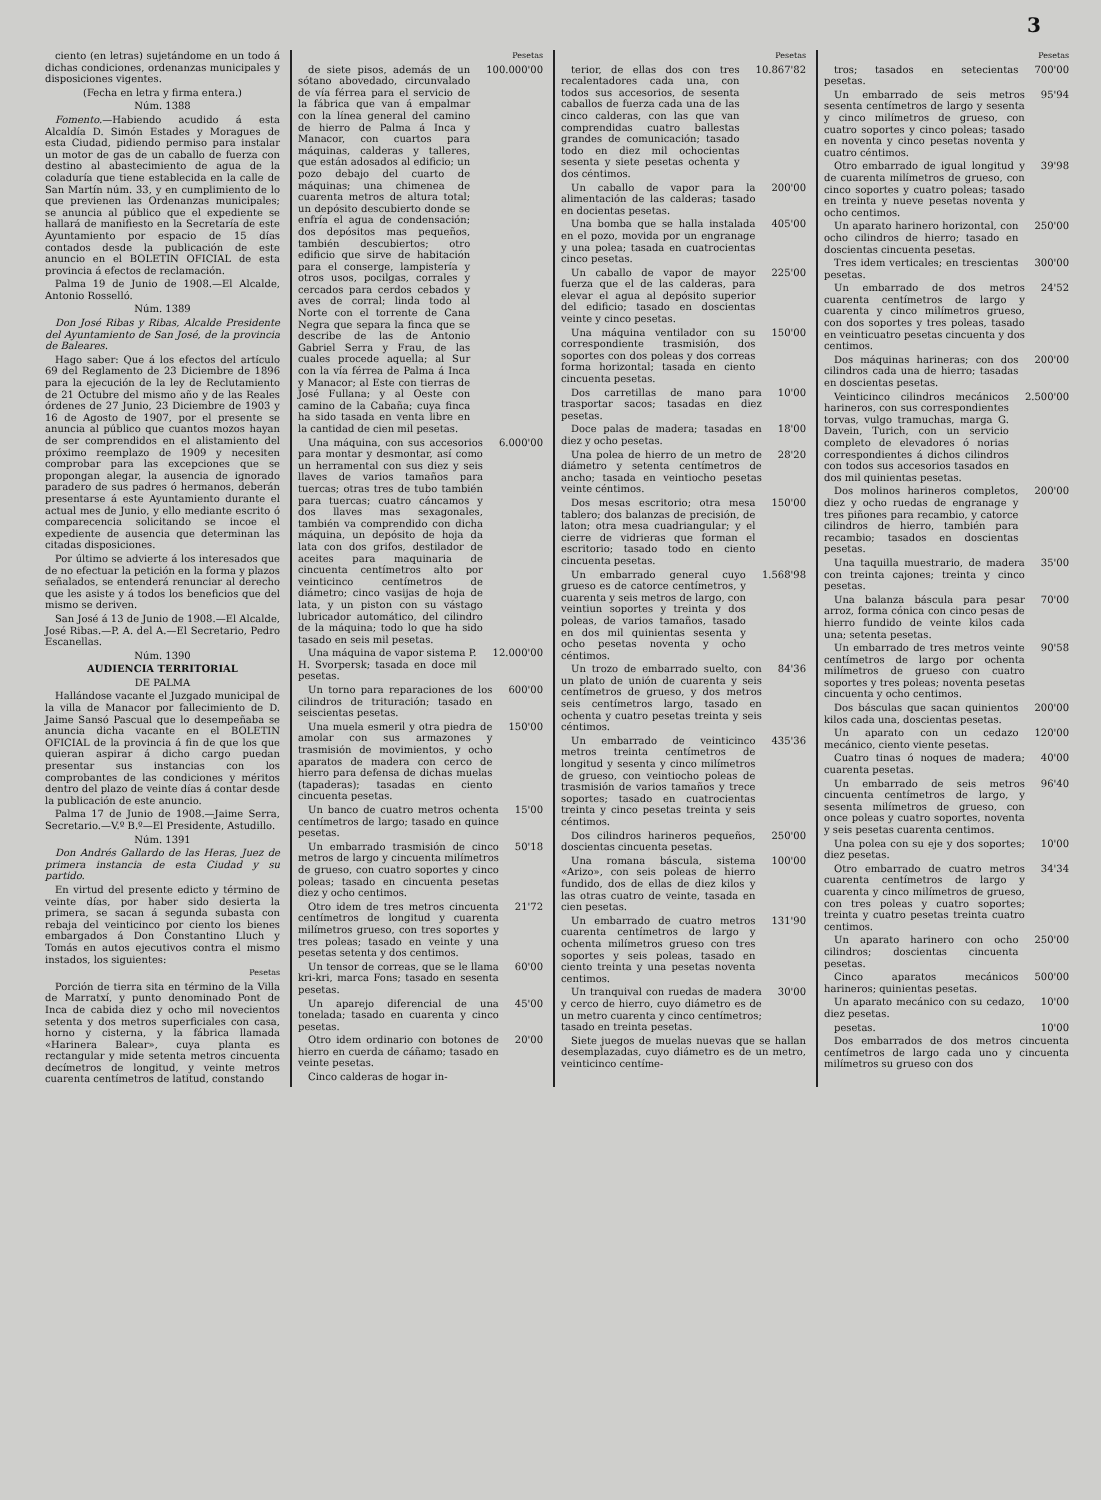3
ciento (en letras) sujetándome en un todo á dichas condiciones, ordenanzas municipales y disposiciones vigentes.
(Fecha en letra y firma entera.)
Núm. 1388
Fomento.—Habiendo acudido á esta Alcaldía D. Simón Estades y Moragues de esta Ciudad, pidiendo permiso para instalar un motor de gas de un caballo de fuerza con destino al abastecimiento de agua de la coladuría que tiene establecida en la calle de San Martín núm. 33, y en cumplimiento de lo que previenen las Ordenanzas municipales; se anuncia al público que el expediente se hallará de manifiesto en la Secretaría de este Ayuntamiento por espacio de 15 días contados desde la publicación de este anuncio en el BOLETIN OFICIAL de esta provincia á efectos de reclamación.
Palma 19 de Junio de 1908.—El Alcalde, Antonio Rosselló.
Núm. 1389
Don José Ribas y Ribas, Alcalde Presidente del Ayuntamiento de San José, de la provincia de Baleares.
Hago saber: Que á los efectos del artículo 69 del Reglamento de 23 Diciembre de 1896 para la ejecución de la ley de Reclutamiento de 21 Octubre del mismo año y de las Reales órdenes de 27 Junio, 23 Diciembre de 1903 y 16 de Agosto de 1907, por el presente se anuncia al público que cuantos mozos hayan de ser comprendidos en el alistamiento del próximo reemplazo de 1909 y necesiten comprobar para las excepciones que se propongan alegar, la ausencia de ignorado paradero de sus padres ó hermanos, deberán presentarse á este Ayuntamiento durante el actual mes de Junio, y ello mediante escrito ó comparecencia solicitando se incoe el expediente de ausencia que determinan las citadas disposiciones.
Por último se advierte á los interesados que de no efectuar la petición en la forma y plazos señalados, se entenderá renunciar al derecho que les asiste y á todos los beneficios que del mismo se deriven.
San José á 13 de Junio de 1908.—El Alcalde, José Ribas.—P. A. del A.—El Secretario, Pedro Escanellas.
Núm. 1390
AUDIENCIA TERRITORIAL
DE PALMA
Hallándose vacante el Juzgado municipal de la villa de Manacor por fallecimiento de D. Jaime Sansó Pascual que lo desempeñaba se anuncia dicha vacante en el BOLETIN OFICIAL de la provincia á fin de que los que quieran aspirar á dicho cargo puedan presentar sus instancias con los comprobantes de las condiciones y méritos dentro del plazo de veinte días á contar desde la publicación de este anuncio.
Palma 17 de Junio de 1908.—Jaime Serra, Secretario.—V.º B.º—El Presidente, Astudillo.
Núm. 1391
Don Andrés Gallardo de las Heras, Juez de primera instancia de esta Ciudad y su partido.
En virtud del presente edicto y término de veinte días, por haber sido desierta la primera, se sacan á segunda subasta con rebaja del veinticinco por ciento los bienes embargados á Don Constantino Lluch y Tomás en autos ejecutivos contra el mismo instados, los siguientes:
Pesetas
Porción de tierra sita en término de la Villa de Marratxí, y punto denominado Pont de Inca de cabida diez y ocho mil novecientos setenta y dos metros superficiales con casa, horno y cisterna, y la fábrica llamada «Harinera Balear», cuya planta es rectangular y mide setenta metros cincuenta decímetros de longitud, y veinte metros cuarenta centímetros de latitud, constando
Pesetas
de siete pisos, además de un sótano abovedado, circunvalado de vía férrea para el servicio de la fábrica que van á empalmar con la línea general del camino de hierro de Palma á Inca y Manacor, con cuartos para máquinas, calderas y talleres, que están adosados al edificio; un pozo debajo del cuarto de máquinas; una chimenea de cuarenta metros de altura total; un depósito descubierto donde se enfría el agua de condensación; dos depósitos mas pequeños, también descubiertos; otro edificio que sirve de habitación para el conserge, lampistería y otros usos, pocilgas, corrales y cercados para cerdos cebados y aves de corral; linda todo al Norte con el torrente de Cana Negra que separa la finca que se describe de las de Antonio Gabriel Serra y Frau, de las cuales procede aquella; al Sur con la vía férrea de Palma á Inca y Manacor; al Este con tierras de José Fullana; y al Oeste con camino de la Cabaña; cuya finca ha sido tasada en venta libre en la cantidad de cien mil pesetas. 100.000'00
Una máquina, con sus accesorios para montar y desmontar, así como un herramental con sus diez y seis llaves de varios tamaños para tuercas; otras tres de tubo también para tuercas; cuatro cáncamos y dos llaves mas sexagonales, también va comprendido con dicha máquina, un depósito de hoja da lata con dos grifos, destilador de aceites para maquinaria de cincuenta centímetros alto por veinticinco centímetros de diámetro; cinco vasijas de hoja de lata, y un piston con su vástago lubricador automático, del cilindro de la máquina; todo lo que ha sido tasado en seis mil pesetas. 6.000'00
Una máquina de vapor sistema P. H. Svorpersk; tasada en doce mil pesetas. 12.000'00
Un torno para reparaciones de los cilindros de trituración; tasado en seiscientas pesetas. 600'00
Una muela esmeril y otra piedra de amolar con sus armazones y trasmisión de movimientos, y ocho aparatos de madera con cerco de hierro para defensa de dichas muelas (tapaderas); tasadas en ciento cincuenta pesetas. 150'00
Un banco de cuatro metros ochenta centímetros de largo; tasado en quince pesetas. 15'00
Un embarrado trasmisión de cinco metros de largo y cincuenta milímetros de grueso, con cuatro soportes y cinco poleas; tasado en cincuenta pesetas diez y ocho centimos. 50'18
Otro idem de tres metros cincuenta centímetros de longitud y cuarenta milímetros grueso, con tres soportes y tres poleas; tasado en veinte y una pesetas setenta y dos centimos. 21'72
Un tensor de correas, que se le llama kri-kri, marca Fons; tasado en sesenta pesetas. 60'00
Un aparejo diferencial de una tonelada; tasado en cuarenta y cinco pesetas. 45'00
Otro idem ordinario con botones de hierro en cuerda de cáñamo; tasado en veinte pesetas. 20'00
Cinco calderas de hogar in-
Pesetas
terior, de ellas dos con tres recalentadores cada una, con todos sus accesorios, de sesenta caballos de fuerza cada una de las cinco calderas, con las que van comprendidas cuatro ballestas grandes de comunicación; tasado todo en diez mil ochocientas sesenta y siete pesetas ochenta y dos céntimos. 10.867'82
Un caballo de vapor para la alimentación de las calderas; tasado en docientas pesetas. 200'00
Una bomba que se halla instalada en el pozo, movida por un engranage y una polea; tasada en cuatrocientas cinco pesetas. 405'00
Un caballo de vapor de mayor fuerza que el de las calderas, para elevar el agua al depósito superior del edificio; tasado en doscientas veinte y cinco pesetas. 225'00
Una máquina ventilador con su correspondiente trasmisión, dos soportes con dos poleas y dos correas forma horizontal; tasada en ciento cincuenta pesetas. 150'00
Dos carretillas de mano para trasportar sacos; tasadas en diez pesetas. 10'00
Doce palas de madera; tasadas en diez y ocho pesetas. 18'00
Una polea de hierro de un metro de diámetro y setenta centímetros de ancho; tasada en veintiocho pesetas veinte céntimos. 28'20
Dos mesas escritorio; otra mesa tablero; dos balanzas de precisión, de laton; otra mesa cuadriangular; y el cierre de vidrieras que forman el escritorio; tasado todo en ciento cincuenta pesetas. 150'00
Un embarrado general cuyo grueso es de catorce centímetros, y cuarenta y seis metros de largo, con veintiun soportes y treinta y dos poleas, de varios tamaños, tasado en dos mil quinientas sesenta y ocho pesetas noventa y ocho céntimos. 1.568'98
Un trozo de embarrado suelto, con un plato de unión de cuarenta y seis centímetros de grueso, y dos metros seis centímetros largo, tasado en ochenta y cuatro pesetas treinta y seis céntimos. 84'36
Un embarrado de veinticinco metros treinta centímetros de longitud y sesenta y cinco milímetros de grueso, con veintiocho poleas de trasmisión de varios tamaños y trece soportes; tasado en cuatrocientas treinta y cinco pesetas treinta y seis céntimos. 435'36
Dos cilindros harineros pequeños, doscientas cincuenta pesetas. 250'00
Una romana báscula, sistema «Arizo», con seis poleas de hierro fundido, dos de ellas de diez kilos y las otras cuatro de veinte, tasada en cien pesetas. 100'00
Un embarrado de cuatro metros cuarenta centímetros de largo y ochenta milímetros grueso con tres soportes y seis poleas, tasado en ciento treinta y una pesetas noventa centimos. 131'90
Un tranquival con ruedas de madera y cerco de hierro, cuyo diámetro es de un metro cuarenta y cinco centímetros; tasado en treinta pesetas. 30'00
Siete juegos de muelas nuevas que se hallan desemplazadas, cuyo diámetro es de un metro, veinticinco centíme-
Pesetas
tros; tasados en setecientas pesetas. 700'00
Un embarrado de seis metros sesenta centímetros de largo y sesenta y cinco milímetros de grueso, con cuatro soportes y cinco poleas; tasado en noventa y cinco pesetas noventa y cuatro céntimos. 95'94
Otro embarrado de igual longitud y de cuarenta milímetros de grueso, con cinco soportes y cuatro poleas; tasado en treinta y nueve pesetas noventa y ocho centimos. 39'98
Un aparato harinero horizontal, con ocho cilindros de hierro; tasado en doscientas cincuenta pesetas. 250'00
Tres idem verticales; en trescientas pesetas. 300'00
Un embarrado de dos metros cuarenta centímetros de largo y cuarenta y cinco milímetros grueso, con dos soportes y tres poleas, tasado en veinticuatro pesetas cincuenta y dos centimos. 24'52
Dos máquinas harineras; con dos cilindros cada una de hierro; tasadas en doscientas pesetas. 200'00
Veinticinco cilindros mecánicos harineros, con sus correspondientes torvas, vulgo tramuchas, marga G. Davein, Turich, con un servicio completo de elevadores ó norias correspondientes á dichos cilindros con todos sus accesorios tasados en dos mil quinientas pesetas. 2.500'00
Dos molinos harineros completos, diez y ocho ruedas de engranage y tres piñones para recambio, y catorce cilindros de hierro, también para recambio; tasados en doscientas pesetas. 200'00
Una taquilla muestrario, de madera con treinta cajones; treinta y cinco pesetas. 35'00
Una balanza báscula para pesar arroz, forma cónica con cinco pesas de hierro fundido de veinte kilos cada una; setenta pesetas. 70'00
Un embarrado de tres metros veinte centímetros de largo por ochenta milímetros de grueso con cuatro soportes y tres poleas; noventa pesetas cincuenta y ocho centimos. 90'58
Dos básculas que sacan quinientos kilos cada una, doscientas pesetas. 200'00
Un aparato con un cedazo mecánico, ciento viente pesetas. 120'00
Cuatro tinas ó noques de madera; cuarenta pesetas. 40'00
Un embarrado de seis metros cincuenta centímetros de largo, y sesenta milímetros de grueso, con once poleas y cuatro soportes, noventa y seis pesetas cuarenta centimos. 96'40
Una polea con su eje y dos soportes; diez pesetas. 10'00
Otro embarrado de cuatro metros cuarenta centímetros de largo y cuarenta y cinco milímetros de grueso, con tres poleas y cuatro soportes; treinta y cuatro pesetas treinta cuatro centimos. 34'34
Un aparato harinero con ocho cilindros; doscientas cincuenta pesetas. 250'00
Cinco aparatos mecánicos harineros; quinientas pesetas. 500'00
Un aparato mecánico con su cedazo, diez pesetas. 10'00
pesetas. 10'00
Dos embarrados de dos metros cincuenta centímetros de largo cada uno y cincuenta milímetros su grueso con dos